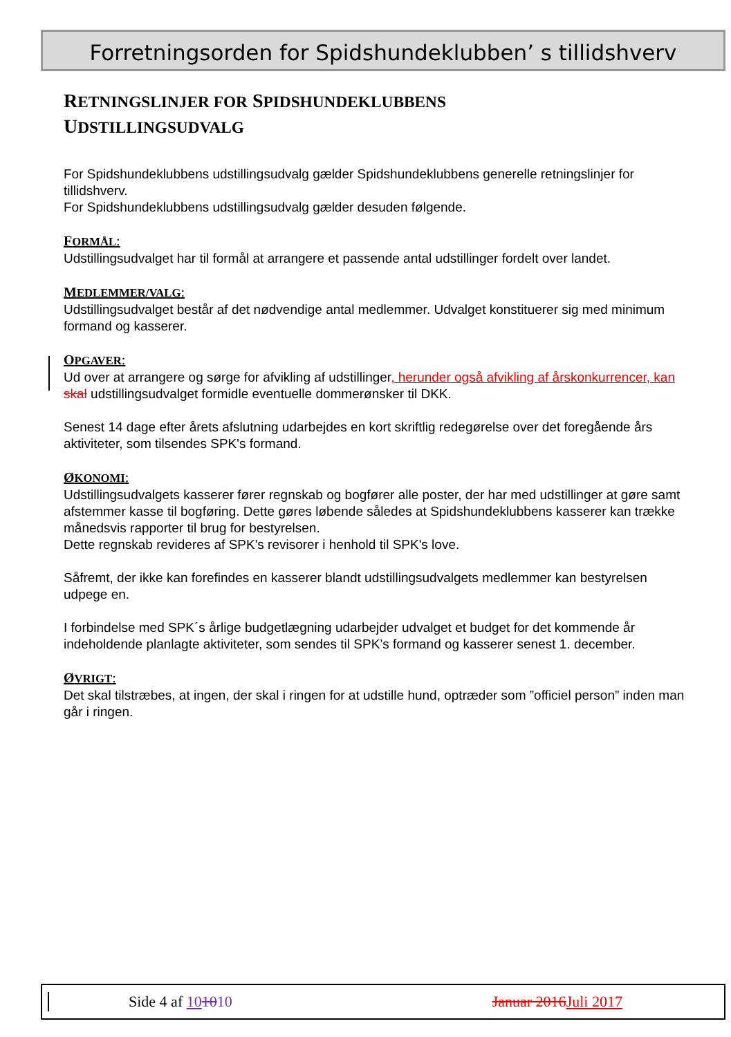Forretningsorden for Spidshundeklubben’ s tillidshverv
RETNINGSLINJER FOR SPIDSHUNDEKLUBBENS
UDSTILLINGSUDVALG
For Spidshundeklubbens udstillingsudvalg gælder Spidshundeklubbens generelle retningslinjer for tillidshverv.
For Spidshundeklubbens udstillingsudvalg gælder desuden følgende.
FORMÅL:
Udstillingsudvalget har til formål at arrangere et passende antal udstillinger fordelt over landet.
MEDLEMMER/VALG:
Udstillingsudvalget består af det nødvendige antal medlemmer. Udvalget konstituerer sig med minimum formand og kasserer.
OPGAVER:
Ud over at arrangere og sørge for afvikling af udstillinger, herunder også afvikling af årskonkurrencer, kan skal udstillingsudvalget formidle eventuelle dommerønsker til DKK.
Senest 14 dage efter årets afslutning udarbejdes en kort skriftlig redegørelse over det foregående års aktiviteter, som tilsendes SPK's formand.
ØKONOMI:
Udstillingsudvalgets kasserer fører regnskab og bogfører alle poster, der har med udstillinger at gøre samt afstemmer kasse til bogføring. Dette gøres løbende således at Spidshundeklubbens kasserer kan trække månedsvis rapporter til brug for bestyrelsen.
Dette regnskab revideres af SPK's revisorer i henhold til SPK's love.
Såfremt, der ikke kan forefindes en kasserer blandt udstillingsudvalgets medlemmer kan bestyrelsen udpege en.
I forbindelse med SPK´s årlige budgetlægning udarbejder udvalget et budget for det kommende år indeholdende planlagte aktiviteter, som sendes til SPK’s formand og kasserer senest 1. december.
ØVRIGT:
Det skal tilstræbes, at ingen, der skal i ringen for at udstille hund, optræder som ”officiel person” inden man går i ringen.
Side 4 af 101010 Januar 2016 Juli 2017